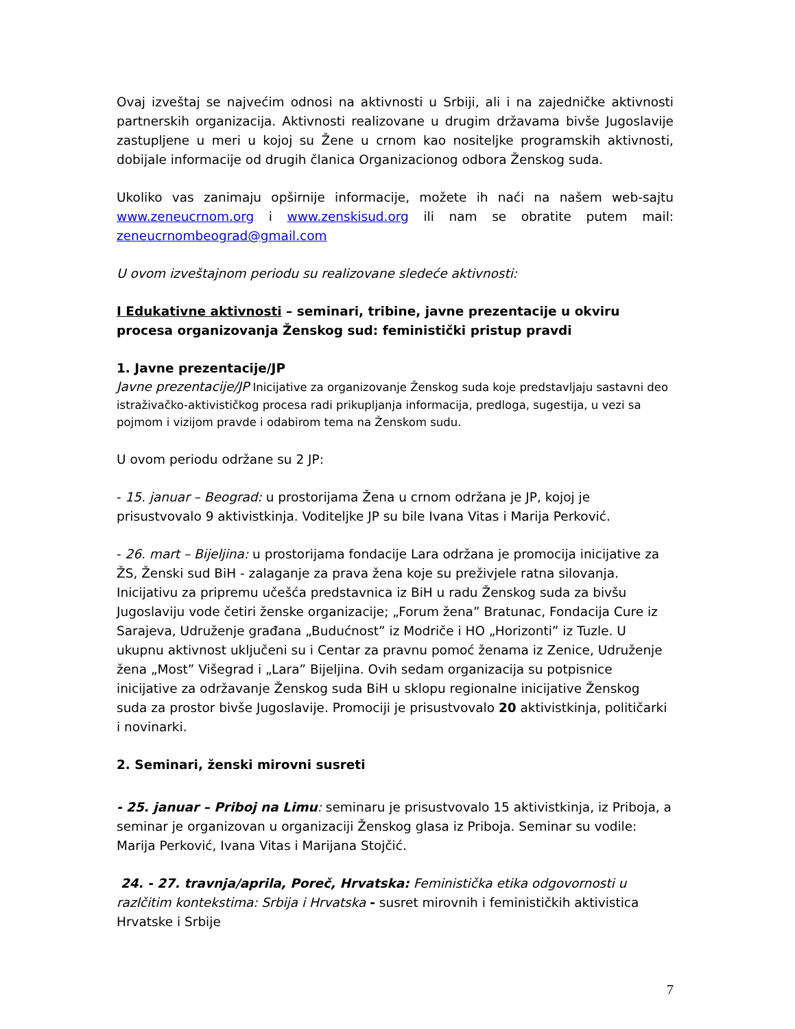Ovaj izveštaj se najvećim odnosi na aktivnosti u Srbiji, ali i na zajedničke aktivnosti partnerskih organizacija. Aktivnosti realizovane u drugim državama bivše Jugoslavije zastupljene u meri u kojoj su Žene u crnom kao nositeljke programskih aktivnosti, dobijale informacije od drugih članica Organizacionog odbora Ženskog suda.
Ukoliko vas zanimaju opširnije informacije, možete ih naći na našem web-sajtu www.zeneucrnom.org i www.zenskisud.org ili nam se obratite putem mail: zeneucrnombeograd@gmail.com
U ovom izveštajnom periodu su realizovane sledeće aktivnosti:
I Edukativne aktivnosti – seminari, tribine, javne prezentacije u okviru procesa organizovanja Ženskog sud: feministički pristup pravdi
1. Javne prezentacije/JP
Javne prezentacije/JP Inicijative za organizovanje Ženskog suda koje predstavljaju sastavni deo istraživačko-aktivističkog procesa radi prikupljanja informacija, predloga, sugestija, u vezi sa pojmom i vizijom pravde i odabirom tema na Ženskom sudu.
U ovom periodu održane su 2 JP:
- 15. januar – Beograd: u prostorijama Žena u crnom održana je JP, kojoj je prisustvovalo 9 aktivistkinja. Voditeljke JP su bile Ivana Vitas i Marija Perković.
- 26. mart – Bijeljina: u prostorijama fondacije Lara održana je promocija inicijative za ŽS, Ženski sud BiH - zalaganje za prava žena koje su preživjele ratna silovanja. Inicijativu za pripremu učešća predstavnica iz BiH u radu Ženskog suda za bivšu Jugoslaviju vode četiri ženske organizacije; „Forum žena” Bratunac, Fondacija Cure iz Sarajeva, Udruženje građana „Budućnost” iz Modriče i HO „Horizonti” iz Tuzle. U ukupnu aktivnost uključeni su i Centar za pravnu pomoć ženama iz Zenice, Udruženje žena „Most” Višegrad i „Lara” Bijeljina. Ovih sedam organizacija su potpisnice inicijative za održavanje Ženskog suda BiH u sklopu regionalne inicijative Ženskog suda za prostor bivše Jugoslavije. Promociji je prisustvovalo 20 aktivistkinja, političarki i novinarki.
2. Seminari, ženski mirovni susreti
- 25. januar – Priboj na Limu: seminaru je prisustvovalo 15 aktivistkinja, iz Priboja, a seminar je organizovan u organizaciji Ženskog glasa iz Priboja. Seminar su vodile: Marija Perković, Ivana Vitas i Marijana Stojčić.
24. - 27. travnja/aprila, Poreč, Hrvatska: Feministička etika odgovornosti u razlčitim kontekstima: Srbija i Hrvatska - susret mirovnih i feminističkih aktivistica Hrvatske i Srbije
7